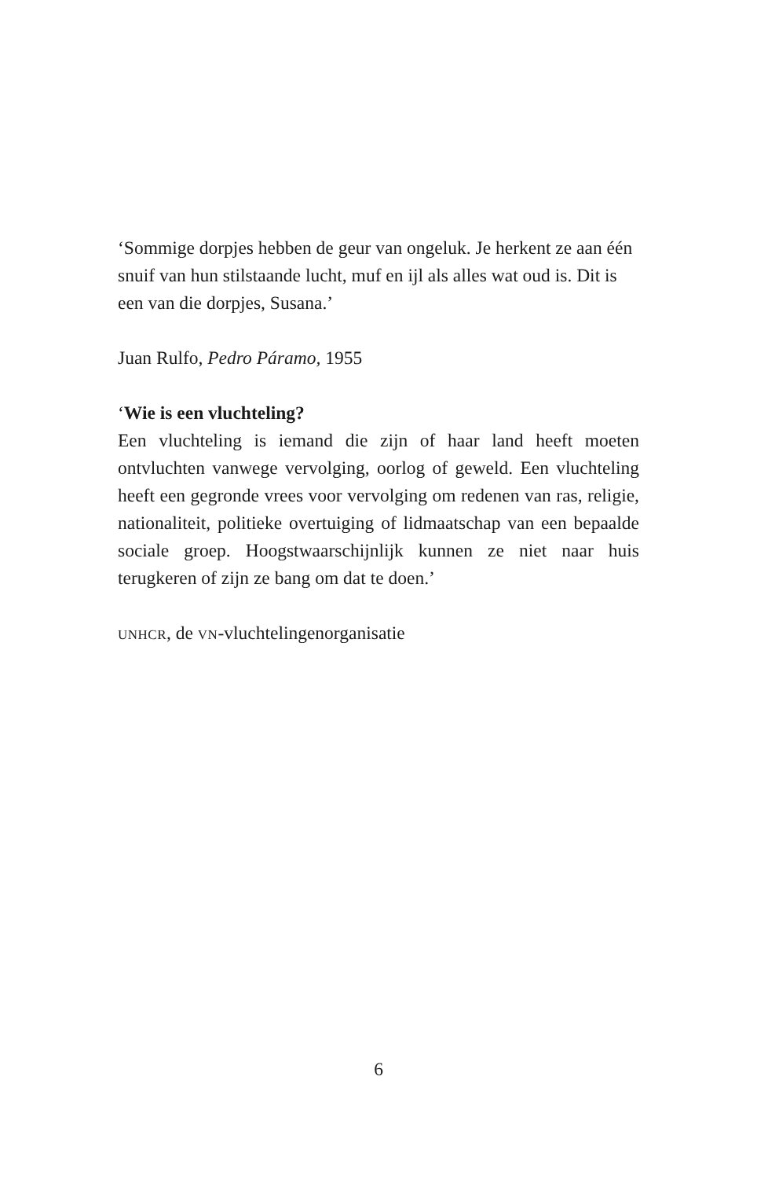‘Sommige dorpjes hebben de geur van ongeluk. Je herkent ze aan één snuif van hun stilstaande lucht, muf en ijl als alles wat oud is. Dit is een van die dorpjes, Susana.’
Juan Rulfo, Pedro Páramo, 1955
‘Wie is een vluchteling?
Een vluchteling is iemand die zijn of haar land heeft moeten ontvluchten vanwege vervolging, oorlog of geweld. Een vluchteling heeft een gegronde vrees voor vervolging om redenen van ras, religie, nationaliteit, politieke overtuiging of lidmaatschap van een bepaalde sociale groep. Hoogstwaarschijnlijk kunnen ze niet naar huis terugkeren of zijn ze bang om dat te doen.’
UNHCR, de VN-vluchtelingenorganisatie
6